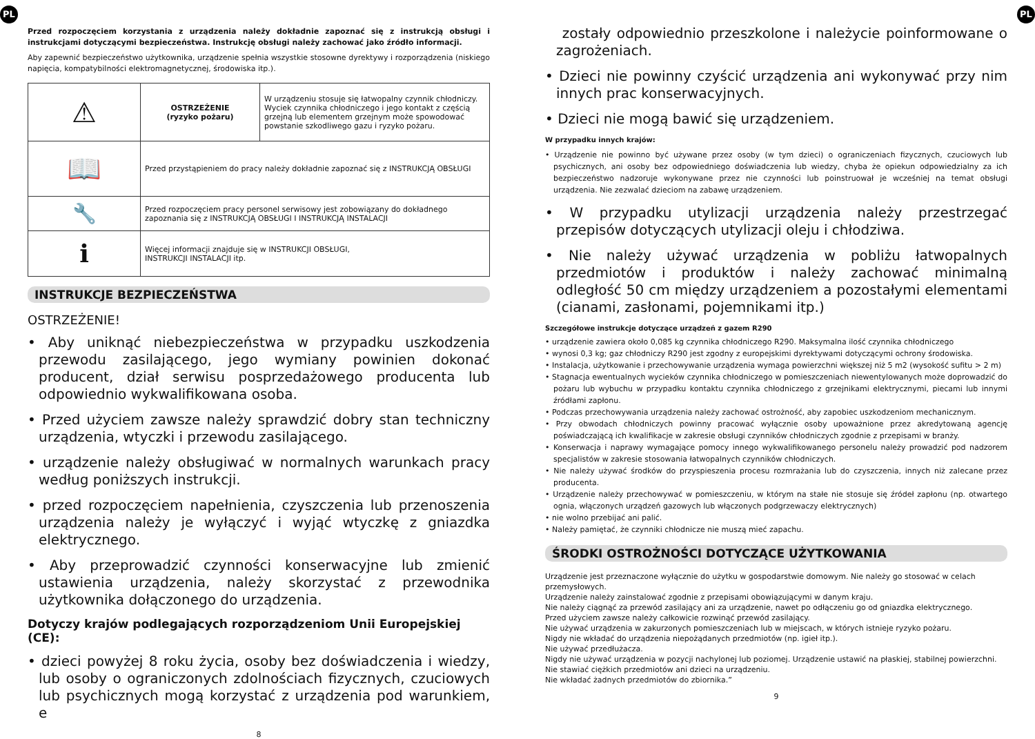PL
Przed rozpoczęciem korzystania z urządzenia należy dokładnie zapoznać się z instrukcją obsługi i instrukcjami dotyczącymi bezpieczeństwa. Instrukcję obsługi należy zachować jako źródło informacji.
Aby zapewnić bezpieczeństwo użytkownika, urządzenie spełnia wszystkie stosowne dyrektywy i rozporządzenia (niskiego napięcia, kompatybilności elektromagnetycznej, środowiska itp.).
| ⚠ | OSTRZEŻENIE (ryzyko pożaru) | W urządzeniu stosuje się łatwopalny czynnik chłodniczy. Wyciek czynnika chłodniczego i jego kontakt z częścią grzejną lub elementem grzejnym może spowodować powstanie szkodliwego gazu i ryzyko pożaru. |
| 📖 | Przed przystąpieniem do pracy należy dokładnie zapoznać się z INSTRUKCJĄ OBSŁUGI | |
| 🔧 | Przed rozpoczęciem pracy personel serwisowy jest zobowiązany do dokładnego zapoznania się z INSTRUKCJĄ OBSŁUGI I INSTRUKCJĄ INSTALACJI | |
| ℹ | Więcej informacji znajduje się w INSTRUKCJI OBSŁUGI, INSTRUKCJI INSTALACJI itp. | |
INSTRUKCJE BEZPIECZEŃSTWA
OSTRZEŻENIE!
• Aby uniknąć niebezpieczeństwa w przypadku uszkodzenia przewodu zasilającego, jego wymiany powinien dokonać producent, dział serwisu posprzedażowego producenta lub odpowiednio wykwalifikowana osoba.
• Przed użyciem zawsze należy sprawdzić dobry stan techniczny urządzenia, wtyczki i przewodu zasilającego.
• urządzenie należy obsługiwać w normalnych warunkach pracy według poniższych instrukcji.
• przed rozpoczęciem napełnienia, czyszczenia lub przenoszenia urządzenia należy je wyłączyć i wyjąć wtyczkę z gniazdka elektrycznego.
• Aby przeprowadzić czynności konserwacyjne lub zmienić ustawienia urządzenia, należy skorzystać z przewodnika użytkownika dołączonego do urządzenia.
Dotyczy krajów podlegających rozporządzeniom Unii Europejskiej (CE):
• dzieci powyżej 8 roku życia, osoby bez doświadczenia i wiedzy, lub osoby o ograniczonych zdolnościach fizycznych, czuciowych lub psychicznych mogą korzystać z urządzenia pod warunkiem, e
8
PL
zostały odpowiednio przeszkolone i należycie poinformowane o zagrożeniach.
• Dzieci nie powinny czyścić urządzenia ani wykonywać przy nim innych prac konserwacyjnych.
• Dzieci nie mogą bawić się urządzeniem.
W przypadku innych krajów:
• Urządzenie nie powinno być używane przez osoby (w tym dzieci) o ograniczeniach fizycznych, czuciowych lub psychicznych, ani osoby bez odpowiedniego doświadczenia lub wiedzy, chyba że opiekun odpowiedzialny za ich bezpieczeństwo nadzoruje wykonywane przez nie czynności lub poinstruował je wcześniej na temat obsługi urządzenia. Nie zezwalać dzieciom na zabawę urządzeniem.
• W przypadku utylizacji urządzenia należy przestrzegać przepisów dotyczących utylizacji oleju i chłodziwa.
• Nie należy używać urządzenia w pobliżu łatwopalnych przedmiotów i produktów i należy zachować minimalną odległość 50 cm między urządzeniem a pozostałymi elementami (cianami, zasłonami, pojemnikami itp.)
Szczegółowe instrukcje dotyczące urządzeń z gazem R290
• urządzenie zawiera około 0,085 kg czynnika chłodniczego R290. Maksymalna ilość czynnika chłodniczego
• wynosi 0,3 kg; gaz chłodniczy R290 jest zgodny z europejskimi dyrektywami dotyczącymi ochrony środowiska.
• Instalacja, użytkowanie i przechowywanie urządzenia wymaga powierzchni większej niż 5 m2 (wysokość sufitu > 2 m)
• Stagnacja ewentualnych wycieków czynnika chłodniczego w pomieszczeniach niewentylowanych może doprowadzić do pożaru lub wybuchu w przypadku kontaktu czynnika chłodniczego z grzejnikami elektrycznymi, piecami lub innymi źródłami zapłonu.
• Podczas przechowywania urządzenia należy zachować ostrożność, aby zapobiec uszkodzeniom mechanicznym.
• Przy obwodach chłodniczych powinny pracować wyłącznie osoby upoważnione przez akredytowaną agencję poświadczającą ich kwalifikacje w zakresie obsługi czynników chłodniczych zgodnie z przepisami w branży.
• Konserwacja i naprawy wymagające pomocy innego wykwalifikowanego personelu należy prowadzić pod nadzorem specjalistów w zakresie stosowania łatwopalnych czynników chłodniczych.
• Nie należy używać środków do przyspieszenia procesu rozmrażania lub do czyszczenia, innych niż zalecane przez producenta.
• Urządzenie należy przechowywać w pomieszczeniu, w którym na stałe nie stosuje się źródeł zapłonu (np. otwartego ognia, włączonych urządzeń gazowych lub włączonych podgrzewaczy elektrycznych)
• nie wolno przebijać ani palić.
• Należy pamiętać, że czynniki chłodnicze nie muszą mieć zapachu.
ŚRODKI OSTROŻNOŚCI DOTYCZĄCE UŻYTKOWANIA
Urządzenie jest przeznaczone wyłącznie do użytku w gospodarstwie domowym. Nie należy go stosować w celach przemysłowych.
Urządzenie należy zainstalować zgodnie z przepisami obowiązującymi w danym kraju.
Nie należy ciągnąć za przewód zasilający ani za urządzenie, nawet po odłączeniu go od gniazdka elektrycznego.
Przed użyciem zawsze należy całkowicie rozwinąć przewód zasilający.
Nie używać urządzenia w zakurzonych pomieszczeniach lub w miejscach, w których istnieje ryzyko pożaru.
Nigdy nie wkładać do urządzenia niepożądanych przedmiotów (np. igieł itp.).
Nie używać przedłużacza.
Nigdy nie używać urządzenia w pozycji nachylonej lub poziomej. Urządzenie ustawić na płaskiej, stabilnej powierzchni.
Nie stawiać ciężkich przedmiotów ani dzieci na urządzeniu.
Nie wkładać żadnych przedmiotów do zbiornika.”
9